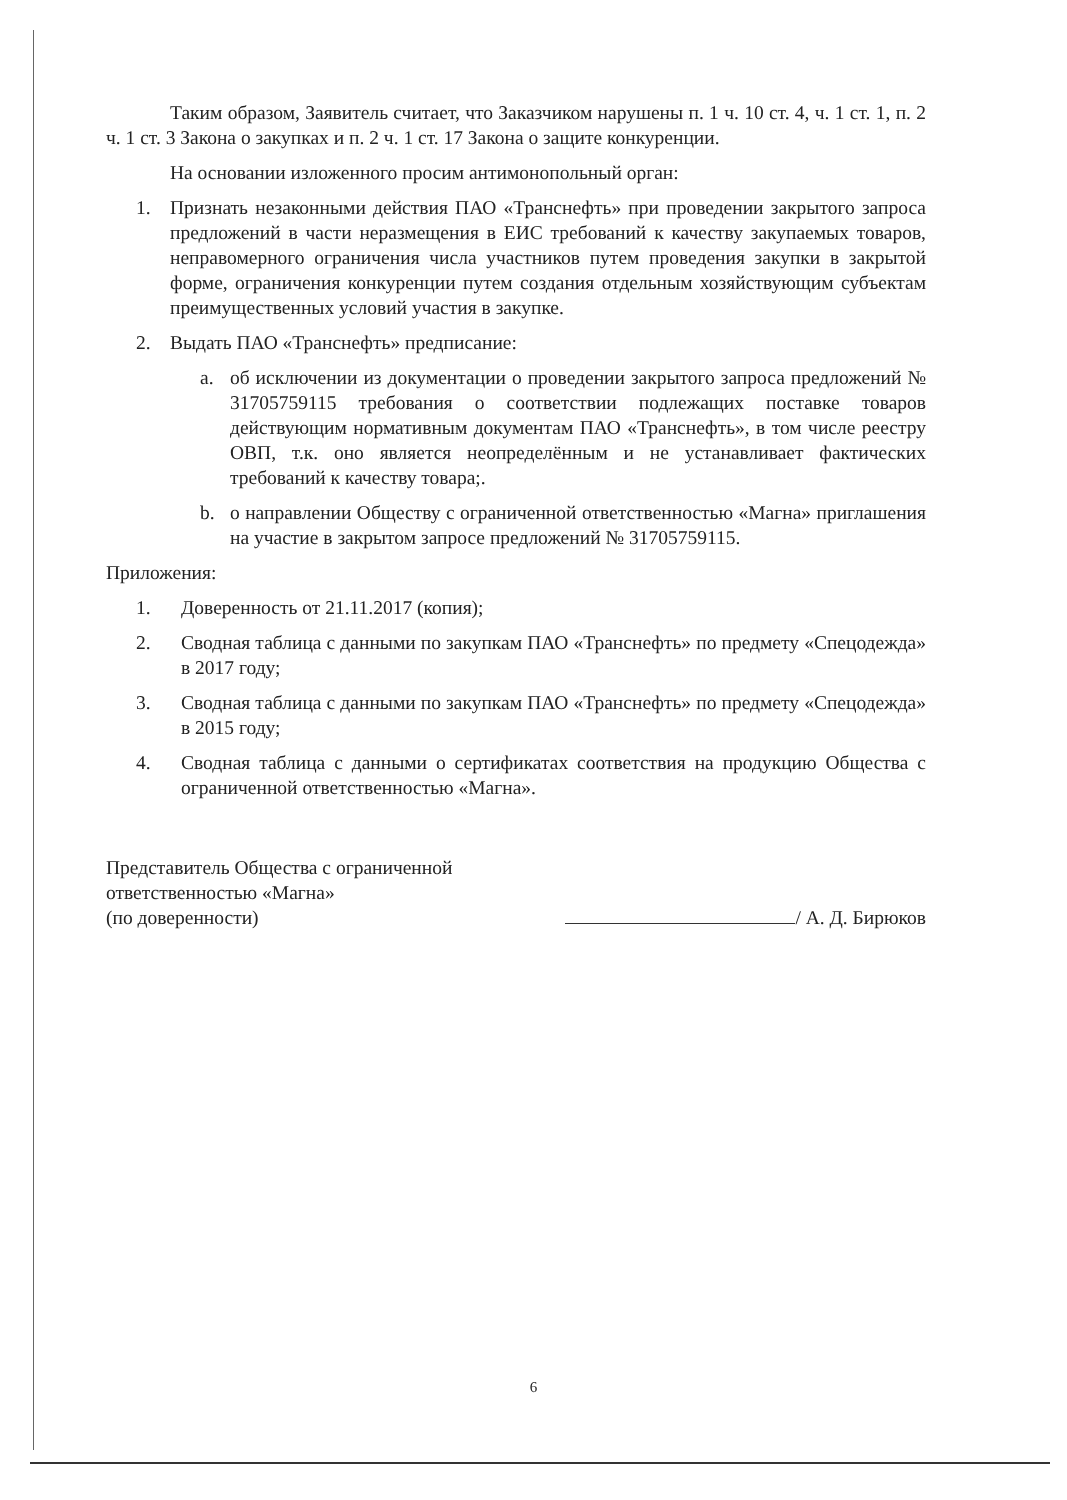Таким образом, Заявитель считает, что Заказчиком нарушены п. 1 ч. 10 ст. 4, ч. 1 ст. 1, п. 2 ч. 1 ст. 3 Закона о закупках и п. 2 ч. 1 ст. 17 Закона о защите конкуренции.
На основании изложенного просим антимонопольный орган:
1. Признать незаконными действия ПАО «Транснефть» при проведении закрытого запроса предложений в части неразмещения в ЕИС требований к качеству закупаемых товаров, неправомерного ограничения числа участников путем проведения закупки в закрытой форме, ограничения конкуренции путем создания отдельным хозяйствующим субъектам преимущественных условий участия в закупке.
2. Выдать ПАО «Транснефть» предписание:
a. об исключении из документации о проведении закрытого запроса предложений № 31705759115 требования о соответствии подлежащих поставке товаров действующим нормативным документам ПАО «Транснефть», в том числе реестру ОВП, т.к. оно является неопределённым и не устанавливает фактических требований к качеству товара;.
b. о направлении Обществу с ограниченной ответственностью «Магна» приглашения на участие в закрытом запросе предложений № 31705759115.
Приложения:
1. Доверенность от 21.11.2017 (копия);
2. Сводная таблица с данными по закупкам ПАО «Транснефть» по предмету «Спецодежда» в 2017 году;
3. Сводная таблица с данными по закупкам ПАО «Транснефть» по предмету «Спецодежда» в 2015 году;
4. Сводная таблица с данными о сертификатах соответствия на продукцию Общества с ограниченной ответственностью «Магна».
Представитель Общества с ограниченной
ответственностью «Магна»
(по доверенности)
/ А. Д. Бирюков
6